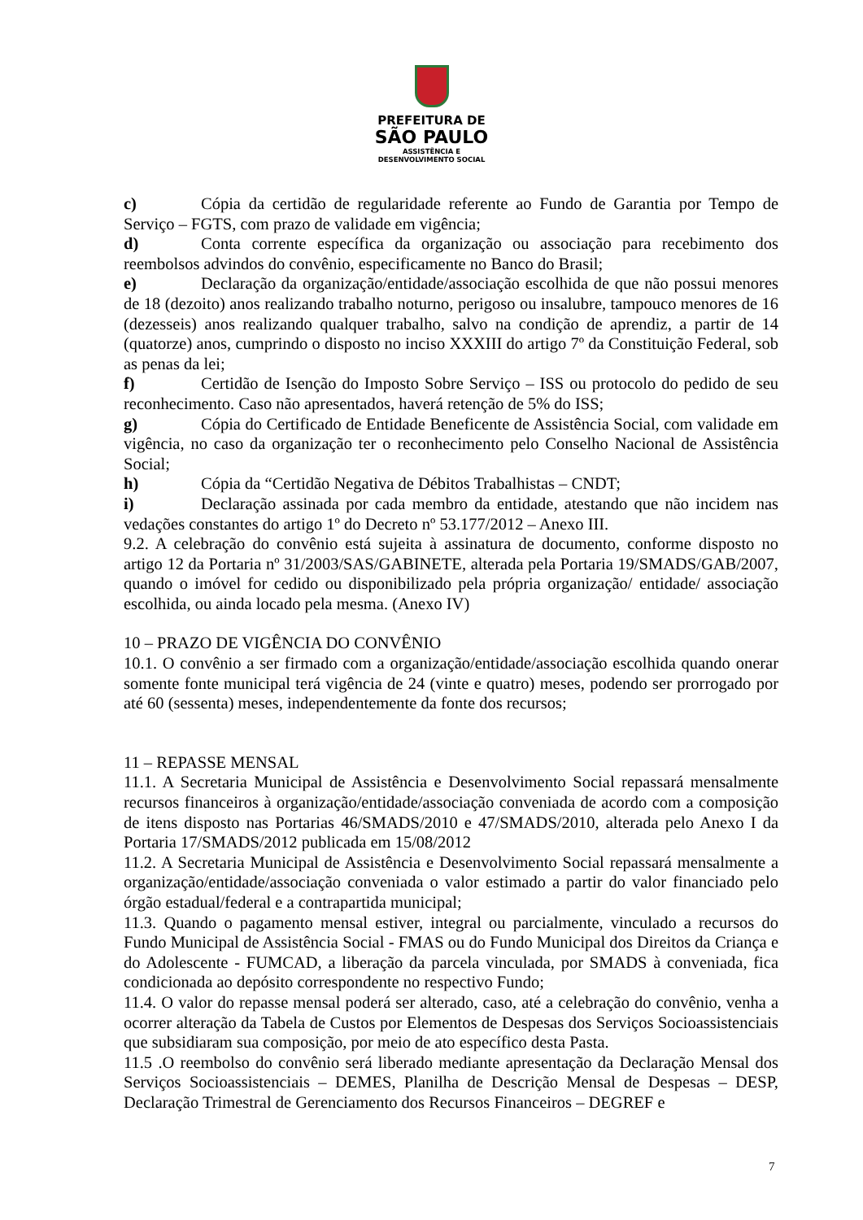PREFEITURA DE
SÃO PAULO
ASSISTÊNCIA E
DESENVOLVIMENTO SOCIAL
c) Cópia da certidão de regularidade referente ao Fundo de Garantia por Tempo de Serviço – FGTS, com prazo de validade em vigência;
d) Conta corrente específica da organização ou associação para recebimento dos reembolsos advindos do convênio, especificamente no Banco do Brasil;
e) Declaração da organização/entidade/associação escolhida de que não possui menores de 18 (dezoito) anos realizando trabalho noturno, perigoso ou insalubre, tampouco menores de 16 (dezesseis) anos realizando qualquer trabalho, salvo na condição de aprendiz, a partir de 14 (quatorze) anos, cumprindo o disposto no inciso XXXIII do artigo 7º da Constituição Federal, sob as penas da lei;
f) Certidão de Isenção do Imposto Sobre Serviço – ISS ou protocolo do pedido de seu reconhecimento. Caso não apresentados, haverá retenção de 5% do ISS;
g) Cópia do Certificado de Entidade Beneficente de Assistência Social, com validade em vigência, no caso da organização ter o reconhecimento pelo Conselho Nacional de Assistência Social;
h) Cópia da “Certidão Negativa de Débitos Trabalhistas – CNDT;
i) Declaração assinada por cada membro da entidade, atestando que não incidem nas vedações constantes do artigo 1º do Decreto nº 53.177/2012 – Anexo III.
9.2. A celebração do convênio está sujeita à assinatura de documento, conforme disposto no artigo 12 da Portaria nº 31/2003/SAS/GABINETE, alterada pela Portaria 19/SMADS/GAB/2007, quando o imóvel for cedido ou disponibilizado pela própria organização/ entidade/ associação escolhida, ou ainda locado pela mesma. (Anexo IV)
10 – PRAZO DE VIGÊNCIA DO CONVÊNIO
10.1. O convênio a ser firmado com a organização/entidade/associação escolhida quando onerar somente fonte municipal terá vigência de 24 (vinte e quatro) meses, podendo ser prorrogado por até 60 (sessenta) meses, independentemente da fonte dos recursos;
11 – REPASSE MENSAL
11.1. A Secretaria Municipal de Assistência e Desenvolvimento Social repassará mensalmente recursos financeiros à organização/entidade/associação conveniada de acordo com a composição de itens disposto nas Portarias 46/SMADS/2010 e 47/SMADS/2010, alterada pelo Anexo I da Portaria 17/SMADS/2012 publicada em 15/08/2012
11.2. A Secretaria Municipal de Assistência e Desenvolvimento Social repassará mensalmente a organização/entidade/associação conveniada o valor estimado a partir do valor financiado pelo órgão estadual/federal e a contrapartida municipal;
11.3. Quando o pagamento mensal estiver, integral ou parcialmente, vinculado a recursos do Fundo Municipal de Assistência Social - FMAS ou do Fundo Municipal dos Direitos da Criança e do Adolescente - FUMCAD, a liberação da parcela vinculada, por SMADS à conveniada, fica condicionada ao depósito correspondente no respectivo Fundo;
11.4. O valor do repasse mensal poderá ser alterado, caso, até a celebração do convênio, venha a ocorrer alteração da Tabela de Custos por Elementos de Despesas dos Serviços Socioassistenciais que subsidiaram sua composição, por meio de ato específico desta Pasta.
11.5 .O reembolso do convênio será liberado mediante apresentação da Declaração Mensal dos Serviços Socioassistenciais – DEMES, Planilha de Descrição Mensal de Despesas – DESP, Declaração Trimestral de Gerenciamento dos Recursos Financeiros – DEGREF e
7